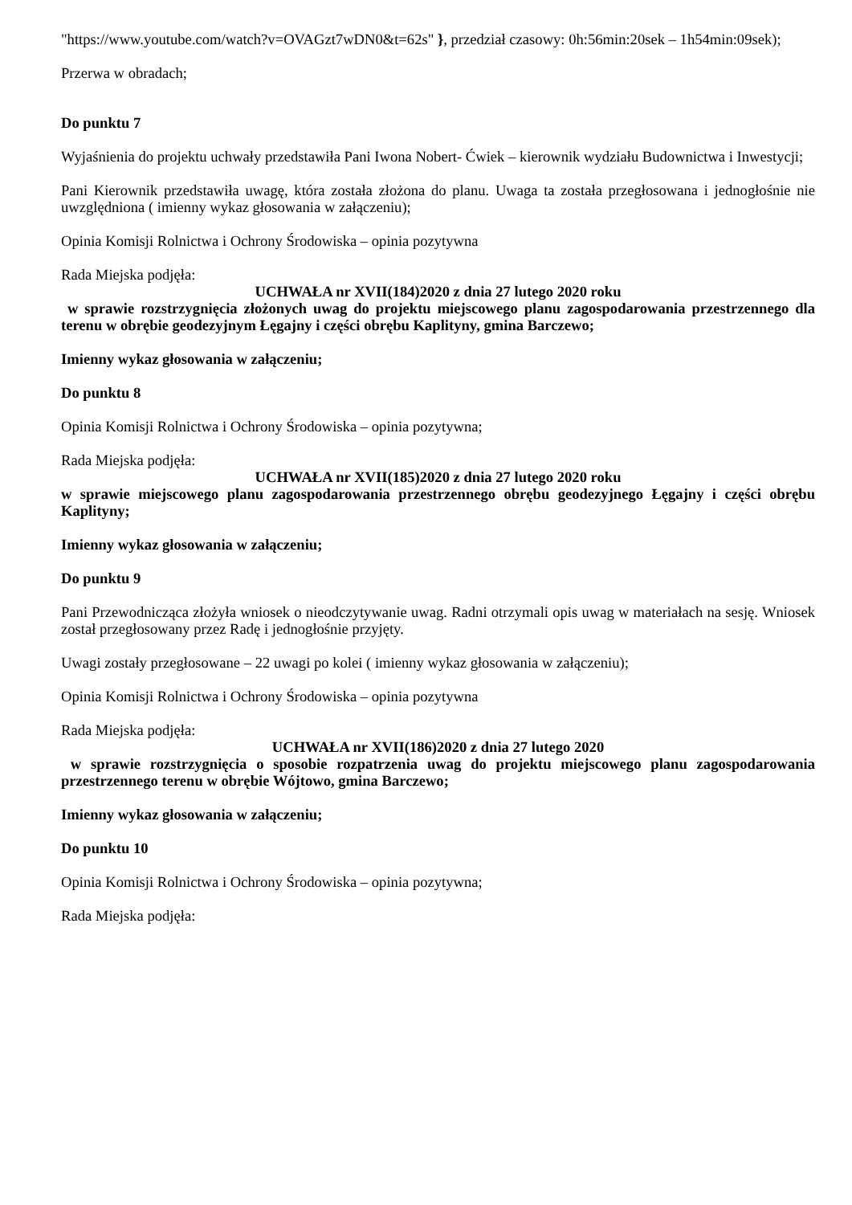"https://www.youtube.com/watch?v=OVAGzt7wDN0&t=62s" }, przedział czasowy: 0h:56min:20sek – 1h54min:09sek);
Przerwa w obradach;
Do punktu 7
Wyjaśnienia do projektu uchwały przedstawiła Pani Iwona Nobert- Ćwiek – kierownik wydziału Budownictwa i Inwestycji;
Pani Kierownik przedstawiła uwagę, która została złożona do planu. Uwaga ta została przegłosowana i jednogłośnie nie uwzględniona ( imienny wykaz głosowania w załączeniu);
Opinia Komisji Rolnictwa i Ochrony Środowiska – opinia pozytywna
Rada Miejska podjęła:
UCHWAŁA nr XVII(184)2020 z dnia 27 lutego 2020 roku
w sprawie rozstrzygnięcia złożonych uwag do projektu miejscowego planu zagospodarowania przestrzennego dla terenu w obrębie geodezyjnym Łęgajny i części obrębu Kaplityny, gmina Barczewo;
Imienny wykaz głosowania w załączeniu;
Do punktu 8
Opinia Komisji Rolnictwa i Ochrony Środowiska – opinia pozytywna;
Rada Miejska podjęła:
UCHWAŁA nr XVII(185)2020 z dnia 27 lutego 2020 roku
w sprawie miejscowego planu zagospodarowania przestrzennego obrębu geodezyjnego Łęgajny i części obrębu Kaplityny;
Imienny wykaz głosowania w załączeniu;
Do punktu 9
Pani Przewodnicząca złożyła wniosek o nieodczytywanie uwag. Radni otrzymali opis uwag w materiałach na sesję. Wniosek został przegłosowany przez Radę i jednogłośnie przyjęty.
Uwagi zostały przegłosowane – 22 uwagi po kolei ( imienny wykaz głosowania w załączeniu);
Opinia Komisji Rolnictwa i Ochrony Środowiska – opinia pozytywna
Rada Miejska podjęła:
UCHWAŁA nr XVII(186)2020 z dnia 27 lutego 2020
w sprawie rozstrzygnięcia o sposobie rozpatrzenia uwag do projektu miejscowego planu zagospodarowania przestrzennego terenu w obrębie Wójtowo, gmina Barczewo;
Imienny wykaz głosowania w załączeniu;
Do punktu 10
Opinia Komisji Rolnictwa i Ochrony Środowiska – opinia pozytywna;
Rada Miejska podjęła: